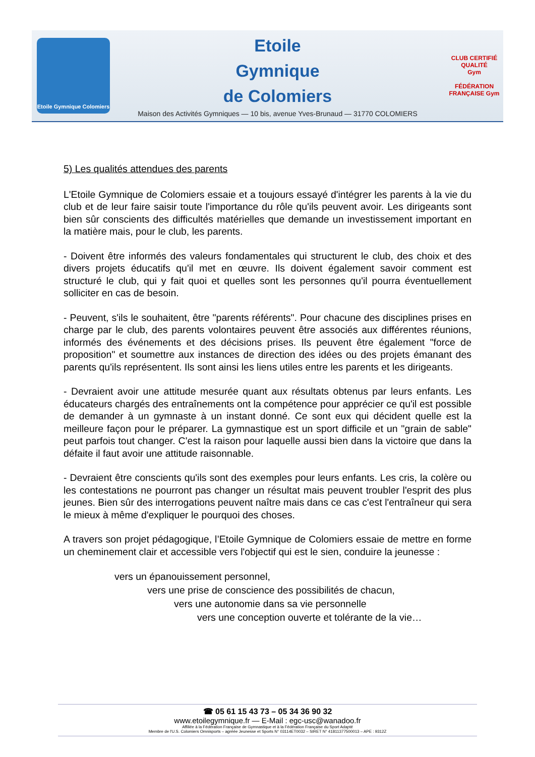Etoile Gymnique Colomiers
Etoile
Gymnique
de Colomiers
Maison des Activités Gymniques — 10 bis, avenue Yves-Brunaud — 31770 COLOMIERS
CLUB CERTIFIÉ QUALITÉ
Gym
FÉDÉRATION FRANÇAISE Gym
5) Les qualités attendues des parents
L'Etoile Gymnique de Colomiers essaie et a toujours essayé d'intégrer les parents à la vie du club et de leur faire saisir toute l'importance du rôle qu'ils peuvent avoir. Les dirigeants sont bien sûr conscients des difficultés matérielles que demande un investissement important en la matière mais, pour le club, les parents.
- Doivent être informés des valeurs fondamentales qui structurent le club, des choix et des divers projets éducatifs qu'il met en œuvre. Ils doivent également savoir comment est structuré le club, qui y fait quoi et quelles sont les personnes qu'il pourra éventuellement solliciter en cas de besoin.
- Peuvent, s'ils le souhaitent, être "parents référents". Pour chacune des disciplines prises en charge par le club, des parents volontaires peuvent être associés aux différentes réunions, informés des événements et des décisions prises. Ils peuvent être également "force de proposition" et soumettre aux instances de direction des idées ou des projets émanant des parents qu'ils représentent. Ils sont ainsi les liens utiles entre les parents et les dirigeants.
- Devraient avoir une attitude mesurée quant aux résultats obtenus par leurs enfants. Les éducateurs chargés des entraînements ont la compétence pour apprécier ce qu'il est possible de demander à un gymnaste à un instant donné. Ce sont eux qui décident quelle est la meilleure façon pour le préparer. La gymnastique est un sport difficile et un "grain de sable" peut parfois tout changer. C'est la raison pour laquelle aussi bien dans la victoire que dans la défaite il faut avoir une attitude raisonnable.
- Devraient être conscients qu'ils sont des exemples pour leurs enfants. Les cris, la colère ou les contestations ne pourront pas changer un résultat mais peuvent troubler l'esprit des plus jeunes. Bien sûr des interrogations peuvent naître mais dans ce cas c'est l'entraîneur qui sera le mieux à même d'expliquer le pourquoi des choses.
A travers son projet pédagogique, l’Etoile Gymnique de Colomiers essaie de mettre en forme un cheminement clair et accessible vers l'objectif qui est le sien, conduire la jeunesse :
vers un épanouissement personnel,
vers une prise de conscience des possibilités de chacun,
vers une autonomie dans sa vie personnelle
vers une conception ouverte et tolérante de la vie…
☎ 05 61 15 43 73 – 05 34 36 90 32
www.etoilegymnique.fr — E-Mail : egc-usc@wanadoo.fr
Affiliée à la Fédération Française de Gymnastique et à la Fédération Française du Sport Adapté
Membre de l'U.S. Colomiers Omnisports – agréée Jeunesse et Sports N° 03114ET0032 – SIRET N° 41811377500013 – APE : 9312Z